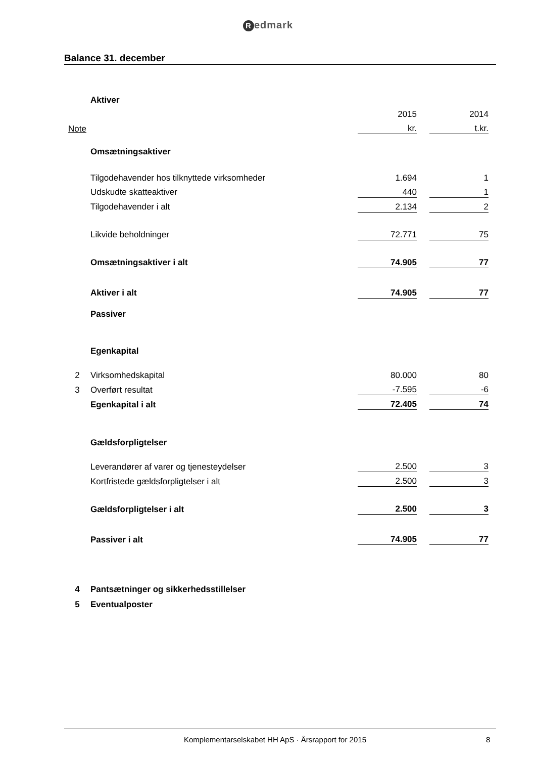Redmark
Balance 31. december
| | Aktiver | | | |
| | | 2015 | | 2014 |
| Note | | kr. | | t.kr. |
| | Omsætningsaktiver | | | |
| | Tilgodehavender hos tilknyttede virksomheder | 1.694 | | 1 |
| | Udskudte skatteaktiver | 440 | | 1 |
| | Tilgodehavender i alt | 2.134 | | 2 |
| | Likvide beholdninger | 72.771 | | 75 |
| | Omsætningsaktiver i alt | 74.905 | | 77 |
| | Aktiver i alt | 74.905 | | 77 |
| | Passiver | | | |
| | Egenkapital | | | |
| 2 | Virksomhedskapital | 80.000 | | 80 |
| 3 | Overført resultat | -7.595 | | -6 |
| | Egenkapital i alt | 72.405 | | 74 |
| | Gældsforpligtelser | | | |
| | Leverandører af varer og tjenesteydelser | 2.500 | | 3 |
| | Kortfristede gældsforpligtelser i alt | 2.500 | | 3 |
| | Gældsforpligtelser i alt | 2.500 | | 3 |
| | Passiver i alt | 74.905 | | 77 |
| 4 | Pantsætninger og sikkerhedsstillelser | | | |
| 5 | Eventualposter | | | |
Komplementarselskabet HH ApS · Årsrapport for 2015
8